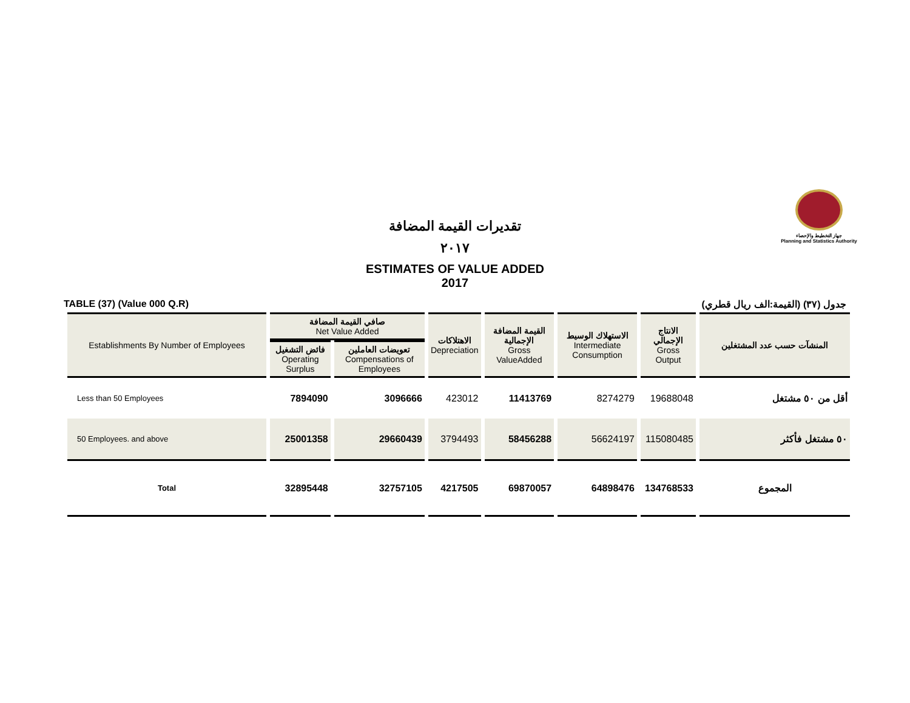جهاز التخطيط والإحصاء
Planning and Statistics Authority
تقديرات القيمة المضافة
٢٠١٧
ESTIMATES OF VALUE ADDED
2017
TABLE (37) (Value 000 Q.R) جدول (٣٧) (القيمة:الف ريال قطري)
| Establishments By Number of Employees | صافي القيمة المضافة Net Value Added | | الاهتلاكات Depreciation | القيمة المضافة الإجمالية Gross ValueAdded | الاستهلاك الوسيط Intermediate Consumption | الانتاج الإجمالي Gross Output | المنشآت حسب عدد المشتغلين |
| --- | --- | --- | --- | --- | --- | --- | --- |
| | فائض التشغيل Operating Surplus | تعويضات العاملين Compensations of Employees | | | | | |
| Less than 50 Employees | 7894090 | 3096666 | 423012 | 11413769 | 8274279 | 19688048 | أقل من ٥٠ مشتغل |
| 50 Employees. and above | 25001358 | 29660439 | 3794493 | 58456288 | 56624197 | 115080485 | ٥٠ مشتغل فأكثر |
| Total | 32895448 | 32757105 | 4217505 | 69870057 | 64898476 | 134768533 | المجموع |